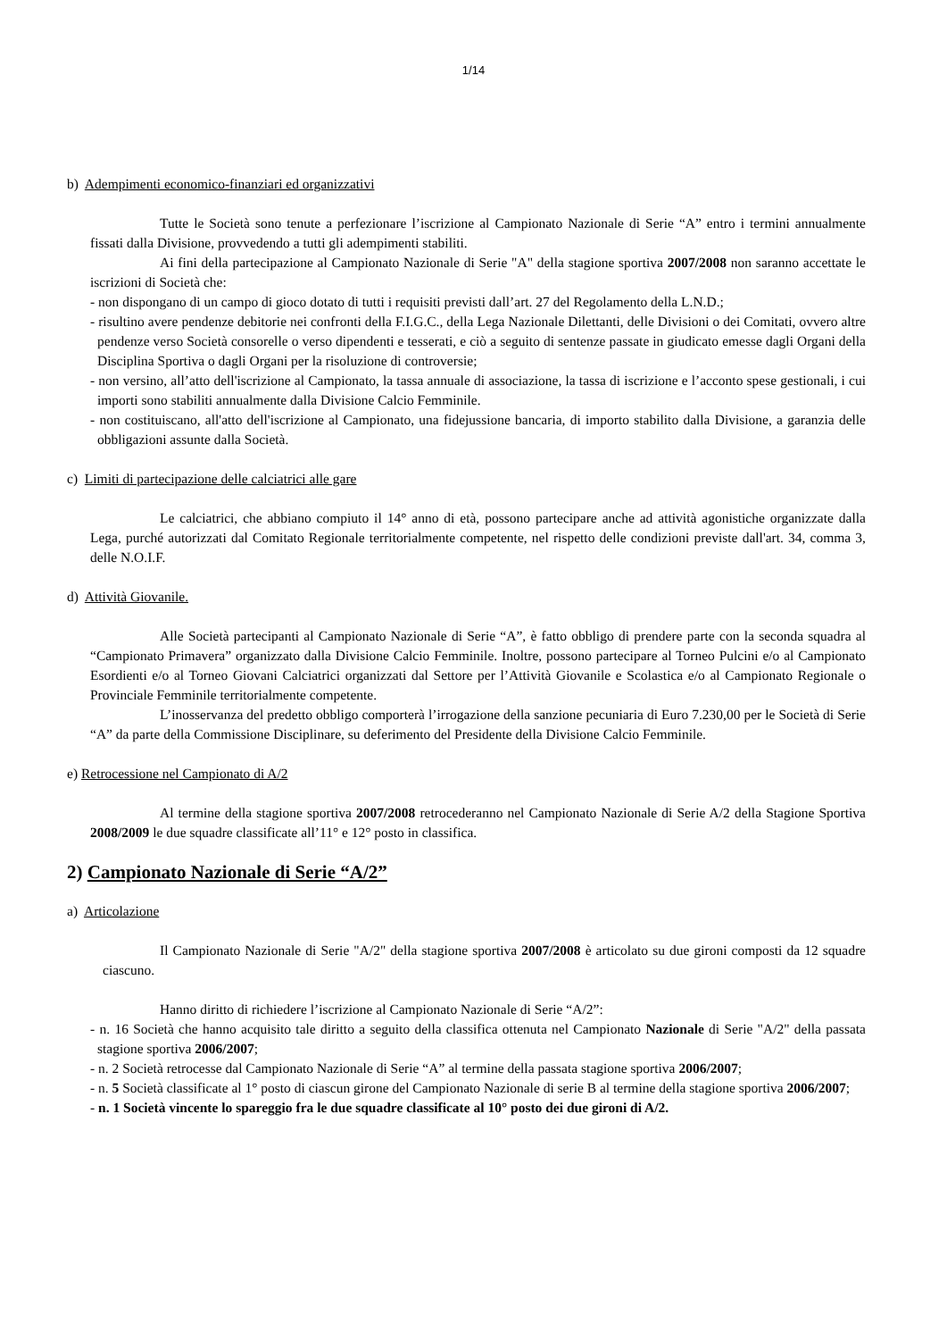1/14
b) Adempimenti economico-finanziari ed organizzativi
Tutte le Società sono tenute a perfezionare l’iscrizione al Campionato Nazionale di Serie “A” entro i termini annualmente fissati dalla Divisione, provvedendo a tutti gli adempimenti stabiliti.
Ai fini della partecipazione al Campionato Nazionale di Serie "A" della stagione sportiva 2007/2008 non saranno accettate le iscrizioni di Società che:
- non dispongano di un campo di gioco dotato di tutti i requisiti previsti dall’art. 27 del Regolamento della L.N.D.;
- risultino avere pendenze debitorie nei confronti della F.I.G.C., della Lega Nazionale Dilettanti, delle Divisioni o dei Comitati, ovvero altre pendenze verso Società consorelle o verso dipendenti e tesserati, e ciò a seguito di sentenze passate in giudicato emesse dagli Organi della Disciplina Sportiva o dagli Organi per la risoluzione di controversie;
- non versino, all’atto dell'iscrizione al Campionato, la tassa annuale di associazione, la tassa di iscrizione e l’acconto spese gestionali, i cui importi sono stabiliti annualmente dalla Divisione Calcio Femminile.
- non costituiscano, all'atto dell'iscrizione al Campionato, una fidejussione bancaria, di importo stabilito dalla Divisione, a garanzia delle obbligazioni assunte dalla Società.
c) Limiti di partecipazione delle calciatrici alle gare
Le calciatrici, che abbiano compiuto il 14° anno di età, possono partecipare anche ad attività agonistiche organizzate dalla Lega, purché autorizzati dal Comitato Regionale territorialmente competente, nel rispetto delle condizioni previste dall'art. 34, comma 3, delle N.O.I.F.
d) Attività Giovanile.
Alle Società partecipanti al Campionato Nazionale di Serie “A”, è fatto obbligo di prendere parte con la seconda squadra al “Campionato Primavera” organizzato dalla Divisione Calcio Femminile. Inoltre, possono partecipare al Torneo Pulcini e/o al Campionato Esordienti e/o al Torneo Giovani Calciatrici organizzati dal Settore per l’Attività Giovanile e Scolastica e/o al Campionato Regionale o Provinciale Femminile territorialmente competente.
L’inosservanza del predetto obbligo comporterà l’irrogazione della sanzione pecuniaria di Euro 7.230,00 per le Società di Serie “A” da parte della Commissione Disciplinare, su deferimento del Presidente della Divisione Calcio Femminile.
e) Retrocessione nel Campionato di A/2
Al termine della stagione sportiva 2007/2008 retrocederanno nel Campionato Nazionale di Serie A/2 della Stagione Sportiva 2008/2009 le due squadre classificate all’11° e 12° posto in classifica.
2) Campionato Nazionale di Serie “A/2”
a) Articolazione
Il Campionato Nazionale di Serie "A/2" della stagione sportiva 2007/2008 è articolato su due gironi composti da 12 squadre ciascuno.
Hanno diritto di richiedere l’iscrizione al Campionato Nazionale di Serie “A/2”:
- n. 16 Società che hanno acquisito tale diritto a seguito della classifica ottenuta nel Campionato Nazionale di Serie "A/2" della passata stagione sportiva 2006/2007;
- n. 2 Società retrocesse dal Campionato Nazionale di Serie “A” al termine della passata stagione sportiva 2006/2007;
- n. 5 Società classificate al 1° posto di ciascun girone del Campionato Nazionale di serie B al termine della stagione sportiva 2006/2007;
- n. 1 Società vincente lo spareggio fra le due squadre classificate al 10° posto dei due gironi di A/2.